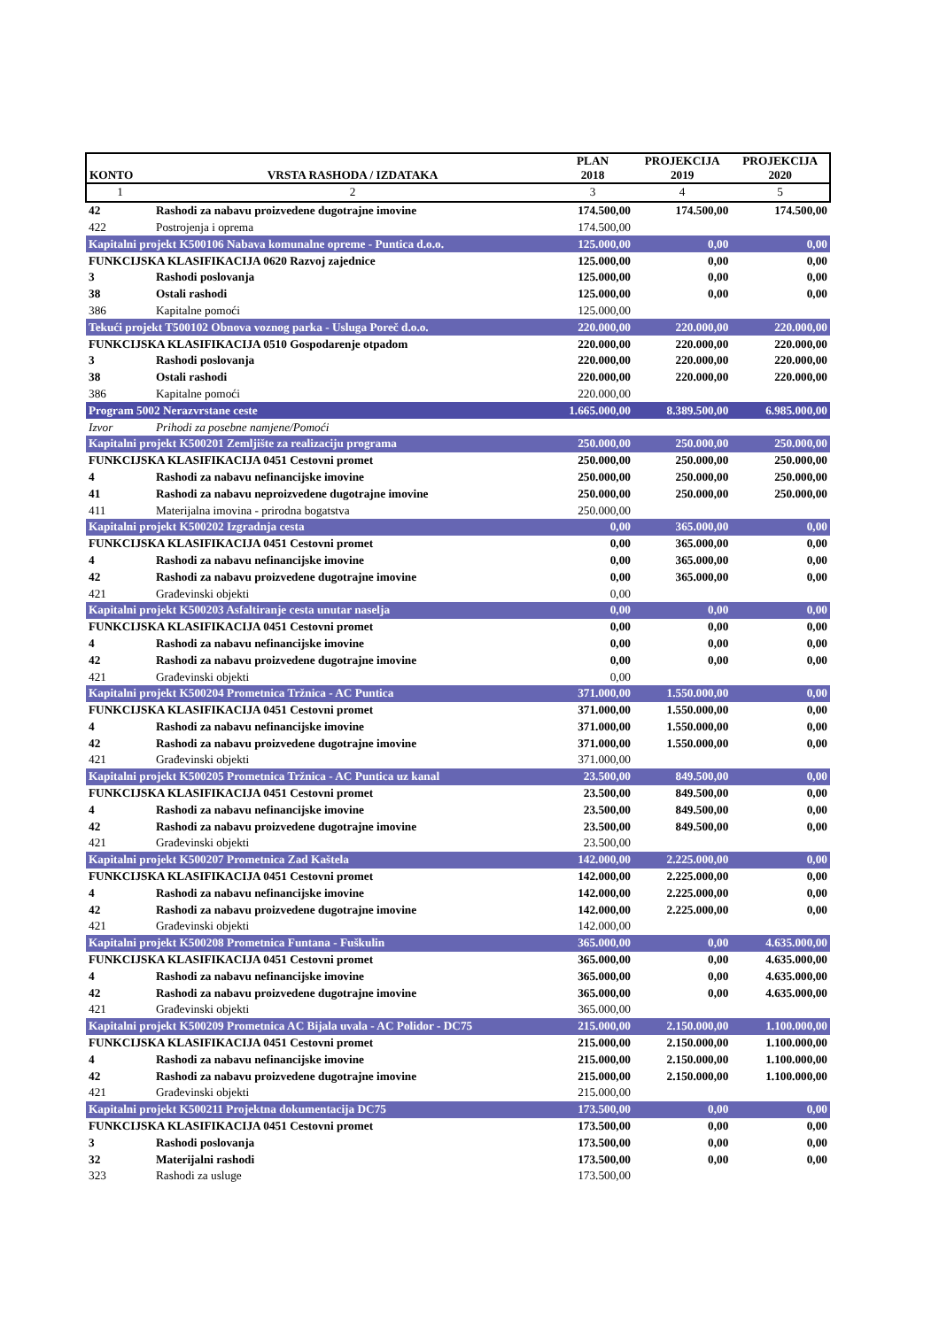| KONTO | VRSTA RASHODA / IZDATAKA | PLAN 2018 | PROJEKCIJA 2019 | PROJEKCIJA 2020 |
| --- | --- | --- | --- | --- |
| 1 | 2 | 3 | 4 | 5 |
| 42 | Rashodi za nabavu proizvedene dugotrajne imovine | 174.500,00 | 174.500,00 | 174.500,00 |
| 422 | Postrojenja i oprema | 174.500,00 | | |
| Kapitalni projekt K500106 Nabava komunalne opreme - Puntica d.o.o. | | 125.000,00 | 0,00 | 0,00 |
| FUNKCIJSKA KLASIFIKACIJA 0620 Razvoj zajednice | | 125.000,00 | 0,00 | 0,00 |
| 3 | Rashodi poslovanja | 125.000,00 | 0,00 | 0,00 |
| 38 | Ostali rashodi | 125.000,00 | 0,00 | 0,00 |
| 386 | Kapitalne pomoći | 125.000,00 | | |
| Tekući projekt T500102 Obnova voznog parka - Usluga Poreč d.o.o. | | 220.000,00 | 220.000,00 | 220.000,00 |
| FUNKCIJSKA KLASIFIKACIJA 0510 Gospodarenje otpadom | | 220.000,00 | 220.000,00 | 220.000,00 |
| 3 | Rashodi poslovanja | 220.000,00 | 220.000,00 | 220.000,00 |
| 38 | Ostali rashodi | 220.000,00 | 220.000,00 | 220.000,00 |
| 386 | Kapitalne pomoći | 220.000,00 | | |
| Program 5002 Nerazvrstane ceste | | 1.665.000,00 | 8.389.500,00 | 6.985.000,00 |
| Izvor | Prihodi za posebne namjene/Pomoći | | | |
| Kapitalni projekt K500201 Zemljište za realizaciju programa | | 250.000,00 | 250.000,00 | 250.000,00 |
| FUNKCIJSKA KLASIFIKACIJA 0451 Cestovni promet | | 250.000,00 | 250.000,00 | 250.000,00 |
| 4 | Rashodi za nabavu nefinancijske imovine | 250.000,00 | 250.000,00 | 250.000,00 |
| 41 | Rashodi za nabavu neproizvedene dugotrajne imovine | 250.000,00 | 250.000,00 | 250.000,00 |
| 411 | Materijalna imovina - prirodna bogatstva | 250.000,00 | | |
| Kapitalni projekt K500202 Izgradnja cesta | | 0,00 | 365.000,00 | 0,00 |
| FUNKCIJSKA KLASIFIKACIJA 0451 Cestovni promet | | 0,00 | 365.000,00 | 0,00 |
| 4 | Rashodi za nabavu nefinancijske imovine | 0,00 | 365.000,00 | 0,00 |
| 42 | Rashodi za nabavu proizvedene dugotrajne imovine | 0,00 | 365.000,00 | 0,00 |
| 421 | Građevinski objekti | 0,00 | | |
| Kapitalni projekt K500203 Asfaltiranje cesta unutar naselja | | 0,00 | 0,00 | 0,00 |
| FUNKCIJSKA KLASIFIKACIJA 0451 Cestovni promet | | 0,00 | 0,00 | 0,00 |
| 4 | Rashodi za nabavu nefinancijske imovine | 0,00 | 0,00 | 0,00 |
| 42 | Rashodi za nabavu proizvedene dugotrajne imovine | 0,00 | 0,00 | 0,00 |
| 421 | Građevinski objekti | 0,00 | | |
| Kapitalni projekt K500204 Prometnica Tržnica - AC Puntica | | 371.000,00 | 1.550.000,00 | 0,00 |
| FUNKCIJSKA KLASIFIKACIJA 0451 Cestovni promet | | 371.000,00 | 1.550.000,00 | 0,00 |
| 4 | Rashodi za nabavu nefinancijske imovine | 371.000,00 | 1.550.000,00 | 0,00 |
| 42 | Rashodi za nabavu proizvedene dugotrajne imovine | 371.000,00 | 1.550.000,00 | 0,00 |
| 421 | Građevinski objekti | 371.000,00 | | |
| Kapitalni projekt K500205 Prometnica Tržnica - AC Puntica uz kanal | | 23.500,00 | 849.500,00 | 0,00 |
| FUNKCIJSKA KLASIFIKACIJA 0451 Cestovni promet | | 23.500,00 | 849.500,00 | 0,00 |
| 4 | Rashodi za nabavu nefinancijske imovine | 23.500,00 | 849.500,00 | 0,00 |
| 42 | Rashodi za nabavu proizvedene dugotrajne imovine | 23.500,00 | 849.500,00 | 0,00 |
| 421 | Građevinski objekti | 23.500,00 | | |
| Kapitalni projekt K500207 Prometnica Zad Kaštela | | 142.000,00 | 2.225.000,00 | 0,00 |
| FUNKCIJSKA KLASIFIKACIJA 0451 Cestovni promet | | 142.000,00 | 2.225.000,00 | 0,00 |
| 4 | Rashodi za nabavu nefinancijske imovine | 142.000,00 | 2.225.000,00 | 0,00 |
| 42 | Rashodi za nabavu proizvedene dugotrajne imovine | 142.000,00 | 2.225.000,00 | 0,00 |
| 421 | Građevinski objekti | 142.000,00 | | |
| Kapitalni projekt K500208 Prometnica Funtana - Fuškulin | | 365.000,00 | 0,00 | 4.635.000,00 |
| FUNKCIJSKA KLASIFIKACIJA 0451 Cestovni promet | | 365.000,00 | 0,00 | 4.635.000,00 |
| 4 | Rashodi za nabavu nefinancijske imovine | 365.000,00 | 0,00 | 4.635.000,00 |
| 42 | Rashodi za nabavu proizvedene dugotrajne imovine | 365.000,00 | 0,00 | 4.635.000,00 |
| 421 | Građevinski objekti | 365.000,00 | | |
| Kapitalni projekt K500209 Prometnica AC Bijala uvala - AC Polidor - DC75 | | 215.000,00 | 2.150.000,00 | 1.100.000,00 |
| FUNKCIJSKA KLASIFIKACIJA 0451 Cestovni promet | | 215.000,00 | 2.150.000,00 | 1.100.000,00 |
| 4 | Rashodi za nabavu nefinancijske imovine | 215.000,00 | 2.150.000,00 | 1.100.000,00 |
| 42 | Rashodi za nabavu proizvedene dugotrajne imovine | 215.000,00 | 2.150.000,00 | 1.100.000,00 |
| 421 | Građevinski objekti | 215.000,00 | | |
| Kapitalni projekt K500211 Projektna dokumentacija DC75 | | 173.500,00 | 0,00 | 0,00 |
| FUNKCIJSKA KLASIFIKACIJA 0451 Cestovni promet | | 173.500,00 | 0,00 | 0,00 |
| 3 | Rashodi poslovanja | 173.500,00 | 0,00 | 0,00 |
| 32 | Materijalni rashodi | 173.500,00 | 0,00 | 0,00 |
| 323 | Rashodi za usluge | 173.500,00 | | |